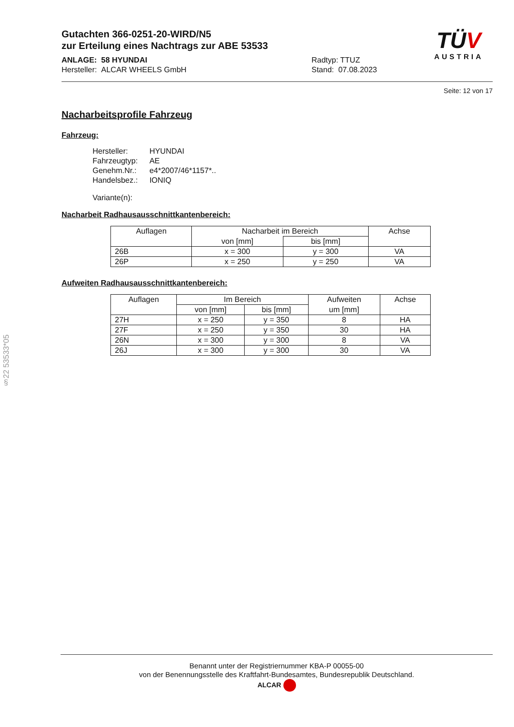§22 53533*05
Gutachten 366-0251-20-WIRD/N5
zur Erteilung eines Nachtrags zur ABE 53533
ANLAGE: 58 HYUNDAI
Hersteller: ALCAR WHEELS GmbH
Radtyp: TTUZ
Stand: 07.08.2023
TÜV
AUSTRIA
Seite: 12 von 17
Nacharbeitsprofile Fahrzeug
Fahrzeug:
| Hersteller: | HYUNDAI |
| Fahrzeugtyp: | AE |
| Genehm.Nr.: | e4*2007/46*1157*.. |
| Handelsbez.: | IONIQ |
Variante(n):
Nacharbeit Radhausausschnittkantenbereich:
| Auflagen | Nacharbeit im Bereich | | Achse |
| --- | --- | --- | --- |
| | von [mm] | bis [mm] | |
| 26B | x = 300 | y = 300 | VA |
| 26P | x = 250 | y = 250 | VA |
Aufweiten Radhausausschnittkantenbereich:
| Auflagen | Im Bereich | | Aufweiten | Achse |
| --- | --- | --- | --- | --- |
| | von [mm] | bis [mm] | um [mm] | |
| 27H | x = 250 | y = 350 | 8 | HA |
| 27F | x = 250 | y = 350 | 30 | HA |
| 26N | x = 300 | y = 300 | 8 | VA |
| 26J | x = 300 | y = 300 | 30 | VA |
Benannt unter der Registriernummer KBA-P 00055-00
von der Benennungsstelle des Kraftfahrt-Bundesamtes, Bundesrepublik Deutschland.
ALCAR